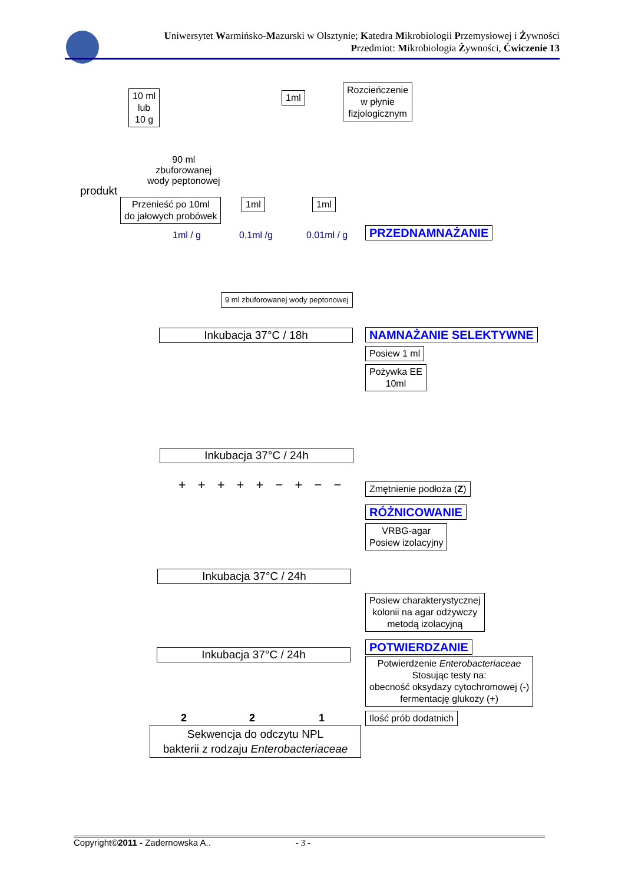Uniwersytet Warmińsko-Mazurski w Olsztynie; Katedra Mikrobiologii Przemysłowej i Żywności
Przedmiot: Mikrobiologia Żywności, Ćwiczenie 13
10 ml
lub
10 g
1ml
Rozcieńczenie
w płynie
fizjologicznym
90 ml
zbuforowanej
wody peptonowej
produkt
Przenieść po 10ml
do jałowych probówek
1ml 1ml
1ml / g 0,1ml /g 0,01ml / g PRZEDNAMNAŻANIE
9 ml zbuforowanej wody peptonowej
Inkubacja 37°C / 18h NAMNAŻANIE SELEKTYWNE
Posiew 1 ml
Pożywka EE
10ml
Inkubacja 37°C / 24h
+ + + + + − + − − Zmętnienie podłoża (Z)
RÓŻNICOWANIE
VRBG-agar
Posiew izolacyjny
Inkubacja 37°C / 24h
Posiew charakterystycznej
kolonii na agar odżywczy
metodą izolacyjną
POTWIERDZANIE
Inkubacja 37°C / 24h
Potwierdzenie Enterobacteriaceae
Stosując testy na:
obecność oksydazy cytochromowej (-)
fermentację glukozy (+)
2 2 1 Ilość prób dodatnich
Sekwencja do odczytu NPL
bakterii z rodzaju Enterobacteriaceae
Copyright©2011 - Zadernowska A.. - 3 -